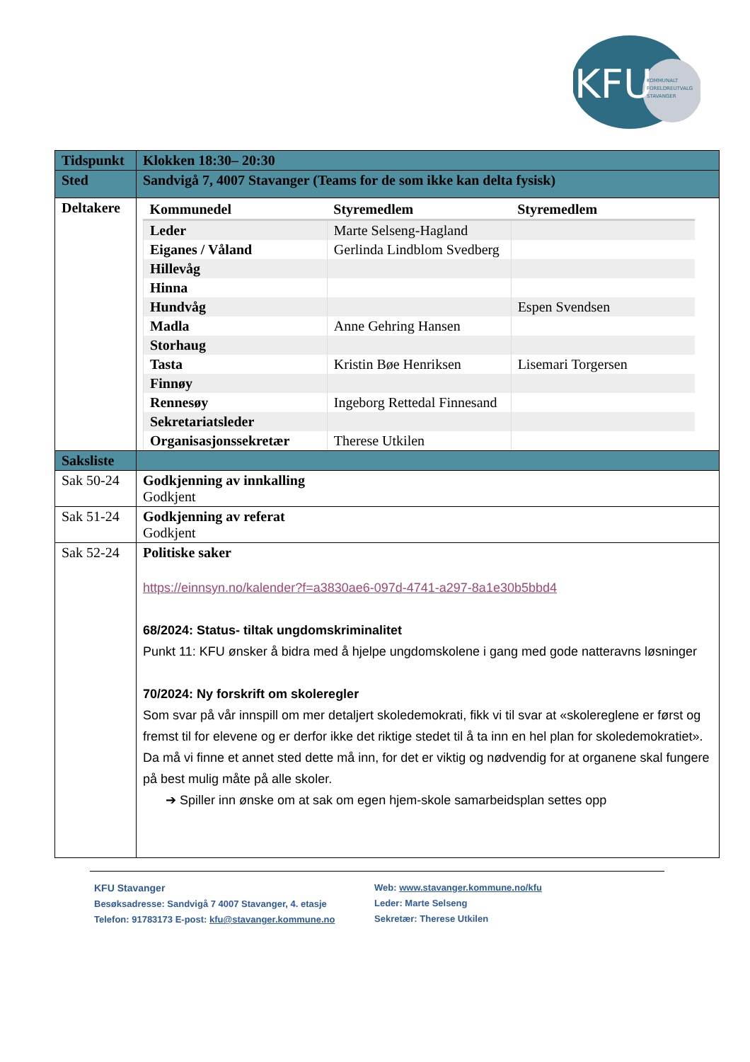KFU
KOMMUNALT
FORELDREUTVALG
STAVANGER
| Tidspunkt | Klokken 18:30– 20:30 |
| Sted | Sandvigå 7, 4007 Stavanger (Teams for de som ikke kan delta fysisk) |
| Deltakere | / Kommunedel / Styremedlem / Styremedlem / / --- / --- / --- / / Leder / Marte Selseng-Hagland / / / Eiganes / Våland / Gerlinda Lindblom Svedberg / / / Hillevåg / / / / Hinna / / / / Hundvåg / / Espen Svendsen / / Madla / Anne Gehring Hansen / / / Storhaug / / / / Tasta / Kristin Bøe Henriksen / Lisemari Torgersen / / Finnøy / / / / Rennesøy / Ingeborg Rettedal Finnesand / / / Sekretariatsleder / / / / Organisasjonssekretær / Therese Utkilen / / |
| Saksliste | |
| Sak 50-24 | Godkjenning av innkalling Godkjent |
| Sak 51-24 | Godkjenning av referat Godkjent |
| Sak 52-24 | Politiske saker https://einnsyn.no/kalender?f=a3830ae6-097d-4741-a297-8a1e30b5bbd4 68/2024: Status- tiltak ungdomskriminalitet Punkt 11: KFU ønsker å bidra med å hjelpe ungdomskolene i gang med gode natteravns løsninger 70/2024: Ny forskrift om skoleregler Som svar på vår innspill om mer detaljert skoledemokrati, fikk vi til svar at «skolereglene er først og fremst til for elevene og er derfor ikke det riktige stedet til å ta inn en hel plan for skoledemokratiet». Da må vi finne et annet sted dette må inn, for det er viktig og nødvendig for at organene skal fungere på best mulig måte på alle skoler. ➔ Spiller inn ønske om at sak om egen hjem-skole samarbeidsplan settes opp |
KFU Stavanger
Besøksadresse: Sandvigå 7 4007 Stavanger, 4. etasje
Telefon: 91783173 E-post: kfu@stavanger.kommune.no
Web: www.stavanger.kommune.no/kfu
Leder: Marte Selseng
Sekretær: Therese Utkilen